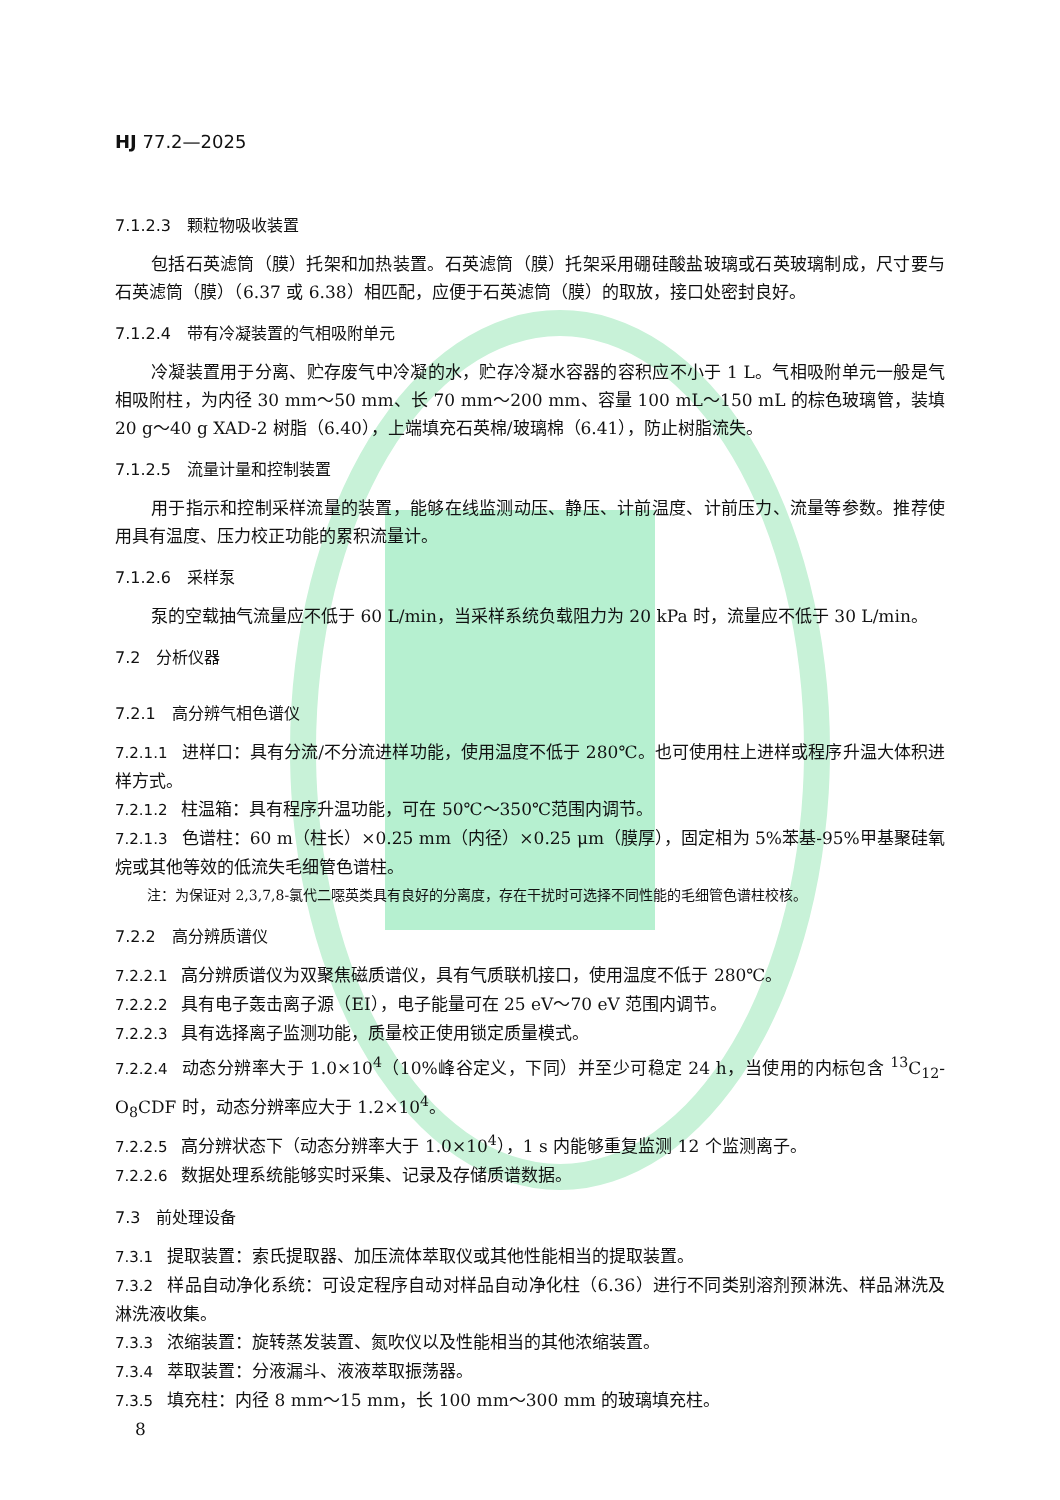HJ 77.2—2025
7.1.2.3　颗粒物吸收装置
包括石英滤筒（膜）托架和加热装置。石英滤筒（膜）托架采用硼硅酸盐玻璃或石英玻璃制成，尺寸要与石英滤筒（膜）（6.37 或 6.38）相匹配，应便于石英滤筒（膜）的取放，接口处密封良好。
7.1.2.4　带有冷凝装置的气相吸附单元
冷凝装置用于分离、贮存废气中冷凝的水，贮存冷凝水容器的容积应不小于 1 L。气相吸附单元一般是气相吸附柱，为内径 30 mm～50 mm、长 70 mm～200 mm、容量 100 mL～150 mL 的棕色玻璃管，装填 20 g～40 g XAD-2 树脂（6.40），上端填充石英棉/玻璃棉（6.41），防止树脂流失。
7.1.2.5　流量计量和控制装置
用于指示和控制采样流量的装置，能够在线监测动压、静压、计前温度、计前压力、流量等参数。推荐使用具有温度、压力校正功能的累积流量计。
7.1.2.6　采样泵
泵的空载抽气流量应不低于 60 L/min，当采样系统负载阻力为 20 kPa 时，流量应不低于 30 L/min。
7.2　分析仪器
7.2.1　高分辨气相色谱仪
7.2.1.1 进样口：具有分流/不分流进样功能，使用温度不低于 280℃。也可使用柱上进样或程序升温大体积进样方式。
7.2.1.2 柱温箱：具有程序升温功能，可在 50℃～350℃范围内调节。
7.2.1.3 色谱柱：60 m（柱长）×0.25 mm（内径）×0.25 μm（膜厚），固定相为 5%苯基-95%甲基聚硅氧烷或其他等效的低流失毛细管色谱柱。
注：为保证对 2,3,7,8-氯代二噁英类具有良好的分离度，存在干扰时可选择不同性能的毛细管色谱柱校核。
7.2.2　高分辨质谱仪
7.2.2.1 高分辨质谱仪为双聚焦磁质谱仪，具有气质联机接口，使用温度不低于 280℃。
7.2.2.2 具有电子轰击离子源（EI），电子能量可在 25 eV～70 eV 范围内调节。
7.2.2.3 具有选择离子监测功能，质量校正使用锁定质量模式。
7.2.2.4 动态分辨率大于 1.0×10<sup>4</sup>（10%峰谷定义，下同）并至少可稳定 24 h，当使用的内标包含 <sup>13</sup>C<sub>12</sub>-O<sub>8</sub>CDF 时，动态分辨率应大于 1.2×10<sup>4</sup>。
7.2.2.5 高分辨状态下（动态分辨率大于 1.0×10<sup>4</sup>），1 s 内能够重复监测 12 个监测离子。
7.2.2.6 数据处理系统能够实时采集、记录及存储质谱数据。
7.3　前处理设备
7.3.1 提取装置：索氏提取器、加压流体萃取仪或其他性能相当的提取装置。
7.3.2 样品自动净化系统：可设定程序自动对样品自动净化柱（6.36）进行不同类别溶剂预淋洗、样品淋洗及淋洗液收集。
7.3.3 浓缩装置：旋转蒸发装置、氮吹仪以及性能相当的其他浓缩装置。
7.3.4 萃取装置：分液漏斗、液液萃取振荡器。
7.3.5 填充柱：内径 8 mm～15 mm，长 100 mm～300 mm 的玻璃填充柱。
8